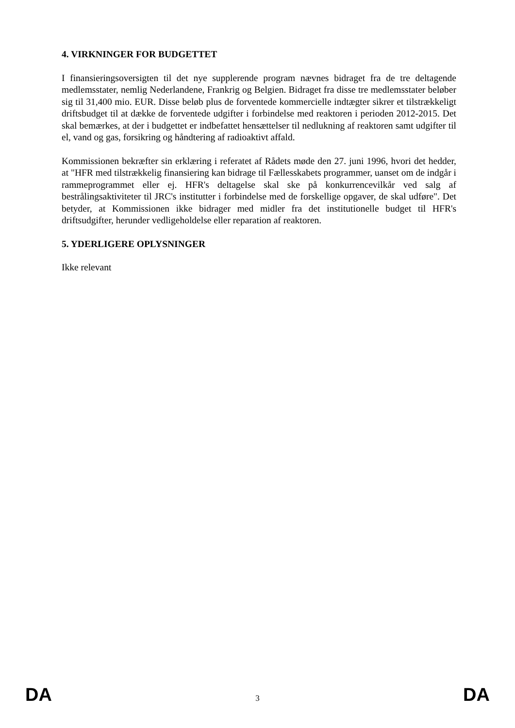4. VIRKNINGER FOR BUDGETTET
I finansieringsoversigten til det nye supplerende program nævnes bidraget fra de tre deltagende medlemsstater, nemlig Nederlandene, Frankrig og Belgien. Bidraget fra disse tre medlemsstater beløber sig til 31,400 mio. EUR. Disse beløb plus de forventede kommercielle indtægter sikrer et tilstrækkeligt driftsbudget til at dække de forventede udgifter i forbindelse med reaktoren i perioden 2012-2015. Det skal bemærkes, at der i budgettet er indbefattet hensættelser til nedlukning af reaktoren samt udgifter til el, vand og gas, forsikring og håndtering af radioaktivt affald.
Kommissionen bekræfter sin erklæring i referatet af Rådets møde den 27. juni 1996, hvori det hedder, at "HFR med tilstrækkelig finansiering kan bidrage til Fællesskabets programmer, uanset om de indgår i rammeprogrammet eller ej. HFR's deltagelse skal ske på konkurrencevilkår ved salg af bestrålingsaktiviteter til JRC's institutter i forbindelse med de forskellige opgaver, de skal udføre". Det betyder, at Kommissionen ikke bidrager med midler fra det institutionelle budget til HFR's driftsudgifter, herunder vedligeholdelse eller reparation af reaktoren.
5. YDERLIGERE OPLYSNINGER
Ikke relevant
DA 3 DA